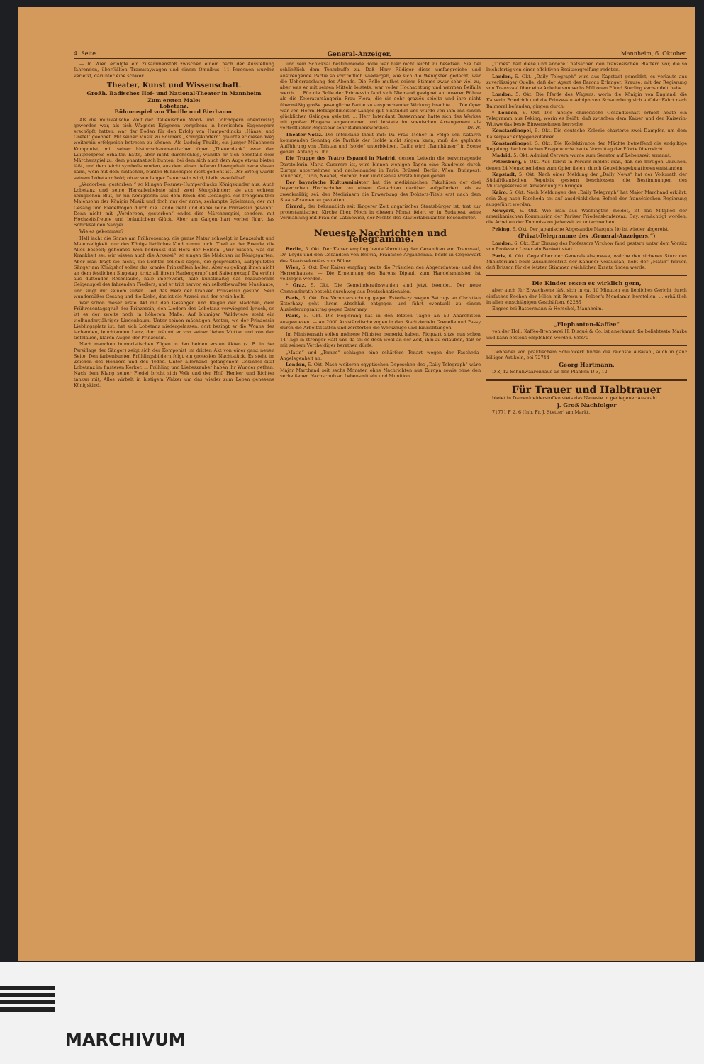4. Seite. General-Anzeiger. Mannheim, 6. Oktober.
— In Wien erfolgte ein Zusammenstoß zwischen einem nach der Ausstellung fahrenden, überfüllten Tramwaywagen und einem Omnibus. 11 Personen wurden verletzt, darunter eine schwer.
Theater, Kunst und Wissenschaft.
Großh. Badisches Hof- und National-Theater in Mannheim
Zum ersten Male:
Lobetanz.
Bühnenspiel von Thuille und Bierbaum.
Als die musikalische Welt der italienischen Mord- und Dolchopern überdrüssig geworden war, als sich Wagners Epigonen vergebens in heroischen Sagenopern erschöpft hatten, war der Boden für den Erfolg von Humperdincks „Hänsel und Gretel“ geebnet. Mit seiner Musik zu Rosmers „Königskindern“ glaubte er diesen Weg weiterhin erfolgreich betreten zu können. Als Ludwig Thuille, ein junger Münchener Komponist, mit seiner historisch-romantischen Oper „Theuerdank“ zwar den Luitpoldpreis erhalten hatte, aber nicht durchschlug, wandte er sich ebenfalls dem Märchenspiel zu, dem phantastisch bunten, bei dem sich auch dem Auge etwas bieten läßt, und dem leicht symbolisirenden, aus dem einen tieferen Ideengehalt herauslesen kann, wem mit dem einfachen, bunten Bühnenspiel nicht gedient ist. Der Erfolg wurde seinem Lobetanz hold; ob er von langer Dauer sein wird, bleibt zweifelhaft.
„Verdorben, gestorben!“ so klingen Rosmer-Humperdincks Königskinder aus. Auch Lobetanz und seine Herzallerliebste sind zwei Königskinder; sie aus echtem königlichen Blut, er ein Königssohn aus dem Reich des Gesanges, ein frohgemuther Maiensohn der Königin Musik und doch nur der arme, zerlumpte Spielmann, der mit Gesang und Fiedelbogen durch die Lande zieht und dabei seine Prinzessin gewinnt. Denn nicht mit „Verdorben, gestorben“ endet dies Märchenspiel, sondern mit Hochzeitsfreude und bräutlichem Glück. Aber am Galgen hart vorbei führt das Schicksal den Sänger.
Wie es gekommen?
Hell lacht die Sonne am Frührosentag, die ganze Natur schwelgt in Lenzesluft und Maienseligkeit, nur des Königs liebliches Kind nimmt nicht Theil an der Freude, die Alles beseelt; geheimes Weh bedrückt das Herz der Holden. „Wir wissen, was die Krankheit sei, wir wissen auch die Arzenei“, so singen die Mädchen im Königsgarten. Aber man fragt sie nicht, die Dichter sollen's sagen, die gespreizten, aufgeputzten Sänger am Königshof sollen das kranke Prinzeßlein heilen. Aber es gelingt ihnen nicht an dem festlichen Singetag, trotz all ihrem Harfengerupf und Saitengezupf. Da ertönt aus duftender Rosenlaube, halb improvisirt, halb kunstmäßig das bezaubernde Geigenspiel des fahrenden Fiedlers, und er tritt hervor, ein selbstbewußter Musikante, und singt mit seinem süßen Lied das Herz der kranken Prinzessin gesund. Sein wundersüßer Gesang und die Liebe, das ist die Arznei, mit der er sie heilt.
War schon dieser erste Akt mit den Gesängen und Reigen der Mädchen, dem Frührosentagsgruß der Prinzessin, den Liedern des Lobetanz vorwiegend lyrisch, so ist es der zweite noch in höherem Maße. Auf blumiger Waldwiese steht ein vielhundertjähriger Lindenbaum. Unter seinen mächtigen Aesten, wo der Prinzessin Lieblingsplatz ist, hat sich Lobetanz niedergelassen, dort besingt er die Wonne des lachenden, leuchtenden Lenz, dort träumt er von seiner lieben Mutter und von den tiefblauen, klaren Augen der Prinzessin.
Nach manchen humoristischen Zügen in den beiden ersten Akten (z. B. in der Persiflage der Sänger) zeigt sich der Komponist im dritten Akt von einer ganz neuen Seite. Den farbenbunten Frühlingsbildern folgt ein groteskes Nachtstück. Es steht im Zeichen des Henkers und des Todes. Unter allerhand gefangenem Gesindel sitzt Lobetanz im finsteren Kerker. ... Frühling und Liebeszauber haben ihr Wunder gethan. Nach dem Klang seiner Fiedel bricht sich Volk und der Hof, Henker und Richter tanzen mit, Alles wirbelt in lustigem Walzer um das wieder zum Leben genesene Königskind.
und sein Schicksal bestimmende Rolle war hier nicht leicht zu besetzen. Sie fiel schließlich dem Tenorbuffo zu. Daß Herr Rüdiger diese umfangreiche und anstrengende Partie so vortrefflich wiedergab, wie sich die Wenigsten gedacht, war die Ueberraschung des Abends. Die Rolle muthet seiner Stimme zwar sehr viel zu, aber was er mit seinen Mitteln leistete, war voller Hochachtung und warmen Beifalls werth. ... Für die Rolle der Prinzessin fand sich Niemand geeignet an unserer Bühne als die Koloratursängerin Frau Fiora, die sie sehr graziös spielte und ihre nicht übermäßig große gesangliche Partie zu ansprechender Wirkung brachte. ... Die Oper war von Herrn Hofkapellmeister Langer gut einstudirt und wurde von ihm mit einem glücklichen Gelingen geleitet. ... Herr Intendant Bassermann hatte sich des Werkes mit großer Hingabe angenommen und leistete im scenischen Arrangement als vortrefflicher Regisseur sehr Rühmenswerthes. Dr. W.
Theater-Notiz. Die Intendanz theilt mit: Da Frau Mohor in Folge von Katarrh kommenden Sonntag die Parthie der Isolde nicht singen kann, muß die geplante Aufführung von „Tristan und Isolde“ unterbleiben. Dafür wird „Tannhäuser“ in Scene gehen. Anfang 6 Uhr.
Die Truppe des Teatro Espanol in Madrid, dessen Leiterin die hervorragende Darstellerin Maria Guerrero ist, wird binnen wenigen Tagen eine Rundreise durch Europa unternehmen und nacheinander in Paris, Brüssel, Berlin, Wien, Budapest, München, Turin, Neapel, Florenz, Rom und Genua Vorstellungen geben.
Der bayerische Kultusminister hat die medizinischen Fakultäten der drei bayerischen Hochschulen zu einem Gutachten darüber aufgefordert, ob es zweckmäßig sei, den Medizinern die Erwerbung des Doktors-Titels erst nach dem Staats-Examen zu gestatten.
Girardi, der bekanntlich seit längerer Zeit ungarischer Staatsbürger ist, trat zur protestantischen Kirche über. Noch in diesem Monat feiert er in Budapest seine Vermählung mit Fräulein Latinowicz, der Nichte des Klavierfabrikanten Bösendorfer.
Neueste Nachrichten und Telegramme.
Berlin, 5. Okt. Der Kaiser empfing heute Vormittag den Gesandten von Transvaal, Dr. Leyds und den Gesandten von Bolivia, Francisco Argandonna, beide in Gegenwart des Staatssekretärs von Bülow.
Wien, 5. Okt. Der Kaiser empfing heute die Präsidien des Abgeordneten- und des Herrenhauses. — Die Ernennung des Barons Dipauli zum Handelsminister ist vollzogen worden.
* Graz, 5. Okt. Die Gemeinderathswahlen sind jetzt beendet. Der neue Gemeinderath besteht durchweg aus Deutschnationalen.
Paris, 5. Okt. Die Voruntersuchung gegen Esterhazy wegen Betrugs an Christian Esterhazy geht ihrem Abschluß entgegen und führt eventuell zu einem Auslieferungsantrag gegen Esterhazy.
Paris, 5. Okt. Die Regierung hat in den letzten Tagen an 50 Anarchisten ausgewiesen. — An 2000 Ausständische zogen in den Stadtvierteln Grenelle und Passy durch die Arbeitsstätten und zerstörten die Werkzeuge und Einrichtungen.
Im Ministerrath sollen mehrere Minister bemerkt haben, Picquart sitze nun schon 14 Tage in strenger Haft und da sei es doch wohl an der Zeit, ihm zu erlauben, daß er mit seinem Vertheidiger berathen dürfe.
„Matin“ und „Temps“ schlagen eine schärfere Tonart wegen der Faschoda-Angelegenheit an.
London, 5. Okt. Nach weiteren egyptischen Depeschen des „Daily Telegraph“ wäre Major Marchand seit sechs Monaten ohne Nachrichten aus Europa sowie ohne den verheißenen Nachschub an Lebensmitteln und Munition.
„Times“ hält diese und andere Thatsachen den französischen Blättern vor, die so leichtfertig von einer effektiven Besitzergreifung redeten.
London, 5. Okt. „Daily Telegraph“ wird aus Kapstadt gemeldet, es verlaute aus zuverlässiger Quelle, daß der Agent des Barons Erlanger, Krause, mit der Regierung von Transvaal über eine Anleihe von sechs Millionen Pfund Sterling verhandelt habe.
London, 5. Okt. Die Pferde des Wagens, worin die Königin von England, die Kaiserin Friedrich und die Prinzessin Adolph von Schaumburg sich auf der Fahrt nach Balmoral befanden, gingen durch.
* London, 5. Okt. Die hiesige chinesische Gesandtschaft erhielt heute ein Telegramm aus Peking, worin es heißt, daß zwischen dem Kaiser und der Kaiserin-Wittwe das beste Einvernehmen herrsche.
Konstantinopel, 5. Okt. Die deutsche Kolonie charterte zwei Dampfer, um dem Kaiserpaar entgegenzufahren.
Konstantinopel, 5. Okt. Die Kollektivnote der Mächte betreffend die endgiltige Regelung der kretischen Frage wurde heute Vormittag der Pforte überreicht.
Madrid, 5. Okt. Admiral Cervera wurde zum Senator auf Lebenszeit ernannt.
Petersburg, 5. Okt. Aus Tabris in Persien meldet man, daß die dortigen Unruhen, denen 24 Menschenleben zum Opfer fielen, durch Getreidespekulationen entstanden.
Kapstadt, 5. Okt. Nach einer Meldung der „Daily News“ hat der Volksrath der Südafrikanischen Republik gestern beschlossen, die Bestimmungen des Militärgesetzes in Anwendung zu bringen.
Kairo, 5. Okt. Nach Meldungen des „Daily Telegraph“ hat Major Marchand erklärt, sein Zug nach Faschoda sei auf ausdrücklichen Befehl der französischen Regierung ausgeführt worden.
Newyork, 5. Okt. Wie man aus Washington meldet, ist das Mitglied der amerikanischen Kommission der Pariser Friedenskonferenz, Day, ermächtigt worden, die Arbeiten der Kommission jederzeit zu unterbrechen.
Peking, 5. Okt. Der japanische Abgesandte Marquis Ito ist wieder abgereist.
(Privat-Telegramme des „General-Anzeigers.“)
London, 6. Okt. Zur Ehrung des Professors Virchow fand gestern unter dem Vorsitz von Professor Lister ein Bankett statt.
Paris, 6. Okt. Gegenüber der Generalstabspresse, welche den sicheren Sturz des Ministeriums beim Zusammentritt der Kammer voraussah, hebt der „Matin“ hervor, daß Brisson für die letzten Stimmen reichlichen Ersatz finden werde.
Die Kinder essen es wirklich gern,
aber auch für Erwachsene läßt sich in ca. 10 Minuten ein liebliches Gericht durch einfaches Kochen der Milch mit Brown u. Polson's Mondamin herstellen. ... erhältlich in allen einschlägigen Geschäften. 62285
Engros bei Bassermann & Herschel, Mannheim.
„Elephanten-Kaffee“
von der Holl. Kaffee-Brennerei H. Disqué & Co. ist anerkannt die beliebteste Marke und kann bestens empfohlen werden. 68870
Liebhaber von praktischem Schuhwerk finden die reichste Auswahl, auch in ganz billigen Artikeln, bei 72744
Georg Hartmann,
D 3, 12 Schuhwaarenhaus an den Planken D 3, 12
Für Trauer und Halbtrauer
bietet in Damenkleiderstoffen stets das Neueste in gediegener Auswahl
J. Groß Nachfolger
71771 F 2, 6 (Inh. Fr. J. Stetter) am Markt.
MARCHIVUM